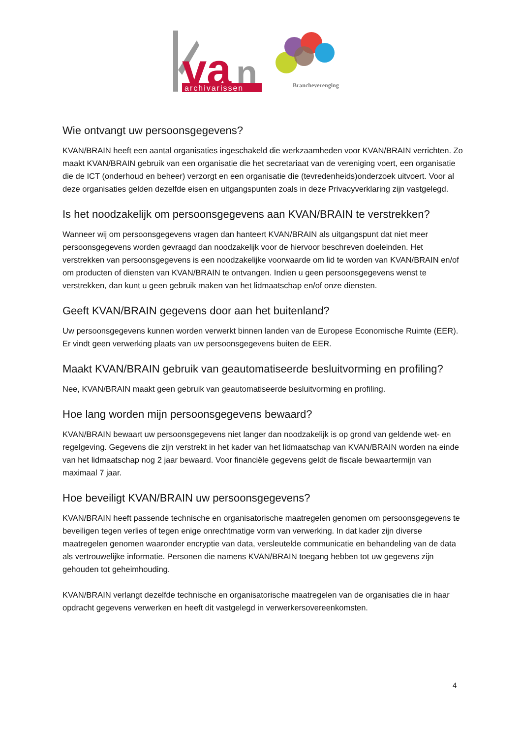va
n
archivarissen
Brancheverenging
Wie ontvangt uw persoonsgegevens?
KVAN/BRAIN heeft een aantal organisaties ingeschakeld die werkzaamheden voor KVAN/BRAIN verrichten. Zo maakt KVAN/BRAIN gebruik van een organisatie die het secretariaat van de vereniging voert, een organisatie die de ICT (onderhoud en beheer) verzorgt en een organisatie die (tevredenheids)onderzoek uitvoert. Voor al deze organisaties gelden dezelfde eisen en uitgangspunten zoals in deze Privacyverklaring zijn vastgelegd.
Is het noodzakelijk om persoonsgegevens aan KVAN/BRAIN te verstrekken?
Wanneer wij om persoonsgegevens vragen dan hanteert KVAN/BRAIN als uitgangspunt dat niet meer persoonsgegevens worden gevraagd dan noodzakelijk voor de hiervoor beschreven doeleinden. Het verstrekken van persoonsgegevens is een noodzakelijke voorwaarde om lid te worden van KVAN/BRAIN en/of om producten of diensten van KVAN/BRAIN te ontvangen. Indien u geen persoonsgegevens wenst te verstrekken, dan kunt u geen gebruik maken van het lidmaatschap en/of onze diensten.
Geeft KVAN/BRAIN gegevens door aan het buitenland?
Uw persoonsgegevens kunnen worden verwerkt binnen landen van de Europese Economische Ruimte (EER). Er vindt geen verwerking plaats van uw persoonsgegevens buiten de EER.
Maakt KVAN/BRAIN gebruik van geautomatiseerde besluitvorming en profiling?
Nee, KVAN/BRAIN maakt geen gebruik van geautomatiseerde besluitvorming en profiling.
Hoe lang worden mijn persoonsgegevens bewaard?
KVAN/BRAIN bewaart uw persoonsgegevens niet langer dan noodzakelijk is op grond van geldende wet- en regelgeving. Gegevens die zijn verstrekt in het kader van het lidmaatschap van KVAN/BRAIN worden na einde van het lidmaatschap nog 2 jaar bewaard. Voor financiële gegevens geldt de fiscale bewaartermijn van maximaal 7 jaar.
Hoe beveiligt KVAN/BRAIN uw persoonsgegevens?
KVAN/BRAIN heeft passende technische en organisatorische maatregelen genomen om persoonsgegevens te beveiligen tegen verlies of tegen enige onrechtmatige vorm van verwerking. In dat kader zijn diverse maatregelen genomen waaronder encryptie van data, versleutelde communicatie en behandeling van de data als vertrouwelijke informatie. Personen die namens KVAN/BRAIN toegang hebben tot uw gegevens zijn gehouden tot geheimhouding.
KVAN/BRAIN verlangt dezelfde technische en organisatorische maatregelen van de organisaties die in haar opdracht gegevens verwerken en heeft dit vastgelegd in verwerkersovereenkomsten.
4